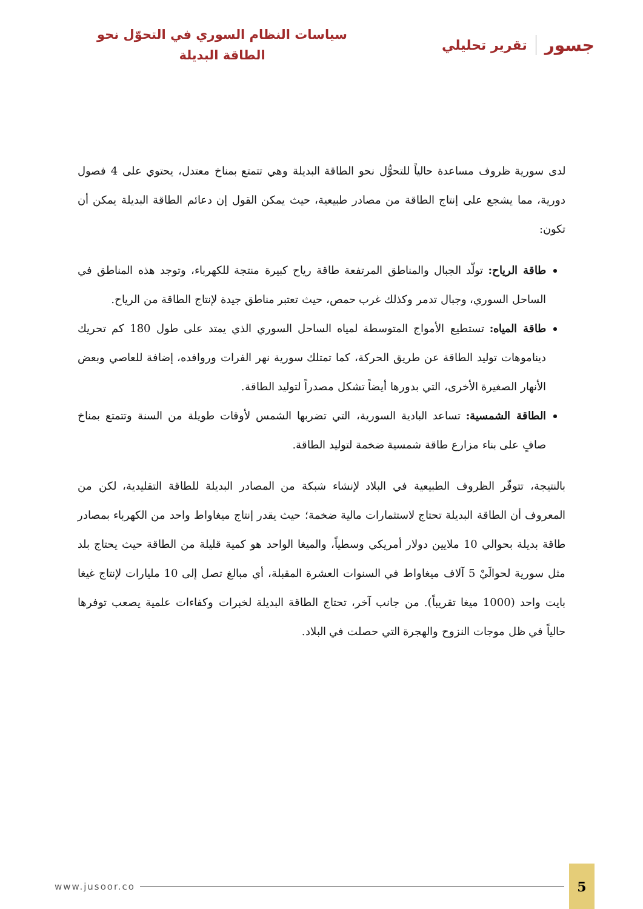جسور تقرير تحليلي
سياسات النظام السوري في التحوّل نحو
الطاقة البديلة
لدى سورية ظروف مساعدة حالياً للتحوُّل نحو الطاقة البديلة وهي تتمتع بمناخ معتدل، يحتوي على 4 فصول دورية، مما يشجع على إنتاج الطاقة من مصادر طبيعية، حيث يمكن القول إن دعائم الطاقة البديلة يمكن أن تكون:
طاقة الرياح: تولّد الجبال والمناطق المرتفعة طاقة رياح كبيرة منتجة للكهرباء، وتوجد هذه المناطق في الساحل السوري، وجبال تدمر وكذلك غرب حمص، حيث تعتبر مناطق جيدة لإنتاج الطاقة من الرياح.
طاقة المياه: تستطيع الأمواج المتوسطة لمياه الساحل السوري الذي يمتد على طول 180 كم تحريك ديناموهات توليد الطاقة عن طريق الحركة، كما تمتلك سورية نهر الفرات وروافده، إضافة للعاصي وبعض الأنهار الصغيرة الأخرى، التي بدورها أيضاً تشكل مصدراً لتوليد الطاقة.
الطاقة الشمسية: تساعد البادية السورية، التي تضربها الشمس لأوقات طويلة من السنة وتتمتع بمناخ صافٍ على بناء مزارع طاقة شمسية ضخمة لتوليد الطاقة.
بالنتيجة، تتوفّر الظروف الطبيعية في البلاد لإنشاء شبكة من المصادر البديلة للطاقة التقليدية، لكن من المعروف أن الطاقة البديلة تحتاج لاستثمارات مالية ضخمة؛ حيث يقدر إنتاج ميغاواط واحد من الكهرباء بمصادر طاقة بديلة بحوالي 10 ملايين دولار أمريكي وسطياً، والميغا الواحد هو كمية قليلة من الطاقة حيث يحتاج بلد مثل سورية لحوالَيْ 5 آلاف ميغاواط في السنوات العشرة المقبلة، أي مبالغ تصل إلى 10 مليارات لإنتاج غيغا بايت واحد (1000 ميغا تقريباً). من جانب آخر، تحتاج الطاقة البديلة لخبرات وكفاءات علمية يصعب توفرها حالياً في ظل موجات النزوح والهجرة التي حصلت في البلاد.
www.jusoor.co 5